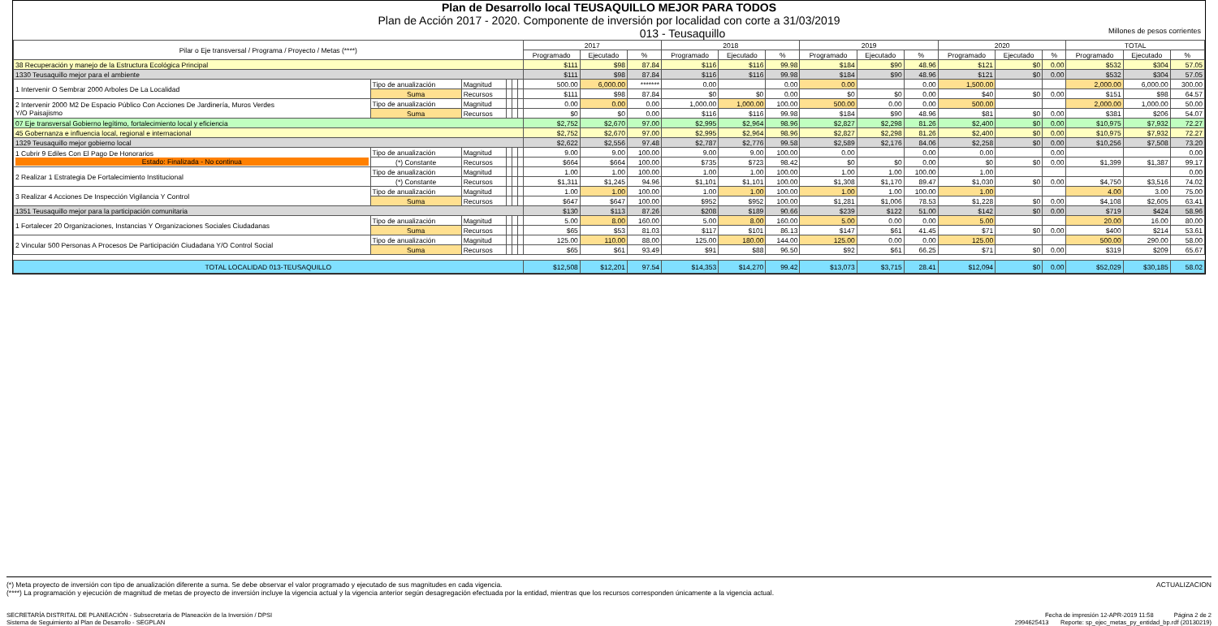Plan de Desarrollo local TEUSAQUILLO MEJOR PARA TODOS
Plan de Acción 2017 - 2020. Componente de inversión por localidad con corte a 31/03/2019
013 - Teusaquillo Millones de pesos corrientes
| Pilar o Eje transversal / Programa / Proyecto / Metas (****) | | | | | | 2017 | | | 2018 | | | 2019 | | | 2020 | | | TOTAL | | |
| --- | --- | --- | --- | --- | --- | --- | --- | --- | --- | --- | --- | --- | --- | --- | --- | --- | --- | --- | --- | --- |
| | | | | | | Programado | Ejecutado | % | Programado | Ejecutado | % | Programado | Ejecutado | % | Programado | Ejecutado | % | Programado | Ejecutado | % |
| 38 Recuperación y manejo de la Estructura Ecológica Principal | | | | | | $111 | $98 | 87.84 | $116 | $116 | 99.98 | $184 | $90 | 48.96 | $121 | $0 | 0.00 | $532 | $304 | 57.05 |
| 1330 Teusaquillo mejor para el ambiente | | | | | | $111 | $98 | 87.84 | $116 | $116 | 99.98 | $184 | $90 | 48.96 | $121 | $0 | 0.00 | $532 | $304 | 57.05 |
| 1 Intervenir O Sembrar 2000 Arboles De La Localidad | Tipo de anualización | Magnitud | | | | 500.00 | 6,000.00 | ******* | 0.00 | | 0.00 | 0.00 | | 0.00 | 1,500.00 | | | 2,000.00 | 6,000.00 | 300.00 |
| | Suma | Recursos | | | | $111 | $98 | 87.84 | $0 | $0 | 0.00 | $0 | $0 | 0.00 | $40 | $0 | 0.00 | $151 | $98 | 64.57 |
| 2 Intervenir 2000 M2 De Espacio Público Con Acciones De Jardinería, Muros Verdes Y/O Paisajismo | Tipo de anualización | Magnitud | | | | 0.00 | 0.00 | 0.00 | 1,000.00 | 1,000.00 | 100.00 | 500.00 | 0.00 | 0.00 | 500.00 | | | 2,000.00 | 1,000.00 | 50.00 |
| | Suma | Recursos | | | | $0 | $0 | 0.00 | $116 | $116 | 99.98 | $184 | $90 | 48.96 | $81 | $0 | 0.00 | $381 | $206 | 54.07 |
| 07 Eje transversal Gobierno legítimo, fortalecimiento local y eficiencia | | | | | | $2,752 | $2,670 | 97.00 | $2,995 | $2,964 | 98.96 | $2,827 | $2,298 | 81.26 | $2,400 | $0 | 0.00 | $10,975 | $7,932 | 72.27 |
| 45 Gobernanza e influencia local, regional e internacional | | | | | | $2,752 | $2,670 | 97.00 | $2,995 | $2,964 | 98.96 | $2,827 | $2,298 | 81.26 | $2,400 | $0 | 0.00 | $10,975 | $7,932 | 72.27 |
| 1329 Teusaquillo mejor gobierno local | | | | | | $2,622 | $2,556 | 97.48 | $2,787 | $2,776 | 99.58 | $2,589 | $2,176 | 84.06 | $2,258 | $0 | 0.00 | $10,256 | $7,508 | 73.20 |
| 1 Cubrir 9 Ediles Con El Pago De Honorarios Estado: Finalizada - No continua | Tipo de anualización | Magnitud | | | | 9.00 | 9.00 | 100.00 | 9.00 | 9.00 | 100.00 | 0.00 | | 0.00 | 0.00 | | 0.00 | | | 0.00 |
| | (*) Constante | Recursos | | | | $664 | $664 | 100.00 | $735 | $723 | 98.42 | $0 | $0 | 0.00 | $0 | $0 | 0.00 | $1,399 | $1,387 | 99.17 |
| 2 Realizar 1 Estrategia De Fortalecimiento Institucional | Tipo de anualización | Magnitud | | | | 1.00 | 1.00 | 100.00 | 1.00 | 1.00 | 100.00 | 1.00 | 1.00 | 100.00 | 1.00 | | | | | 0.00 |
| | (*) Constante | Recursos | | | | $1,311 | $1,245 | 94.96 | $1,101 | $1,101 | 100.00 | $1,308 | $1,170 | 89.47 | $1,030 | $0 | 0.00 | $4,750 | $3,516 | 74.02 |
| 3 Realizar 4 Acciones De Inspección Vigilancia Y Control | Tipo de anualización | Magnitud | | | | 1.00 | 1.00 | 100.00 | 1.00 | 1.00 | 100.00 | 1.00 | 1.00 | 100.00 | 1.00 | | | 4.00 | 3.00 | 75.00 |
| | Suma | Recursos | | | | $647 | $647 | 100.00 | $952 | $952 | 100.00 | $1,281 | $1,006 | 78.53 | $1,228 | $0 | 0.00 | $4,108 | $2,605 | 63.41 |
| 1351 Teusaquillo mejor para la participación comunitaria | | | | | | $130 | $113 | 87.26 | $208 | $189 | 90.66 | $239 | $122 | 51.00 | $142 | $0 | 0.00 | $719 | $424 | 58.96 |
| 1 Fortalecer 20 Organizaciones, Instancias Y Organizaciones Sociales Ciudadanas | Tipo de anualización | Magnitud | | | | 5.00 | 8.00 | 160.00 | 5.00 | 8.00 | 160.00 | 5.00 | 0.00 | 0.00 | 5.00 | | | 20.00 | 16.00 | 80.00 |
| | Suma | Recursos | | | | $65 | $53 | 81.03 | $117 | $101 | 86.13 | $147 | $61 | 41.45 | $71 | $0 | 0.00 | $400 | $214 | 53.61 |
| 2 Vincular 500 Personas A Procesos De Participación Ciudadana Y/O Control Social | Tipo de anualización | Magnitud | | | | 125.00 | 110.00 | 88.00 | 125.00 | 180.00 | 144.00 | 125.00 | 0.00 | 0.00 | 125.00 | | | 500.00 | 290.00 | 58.00 |
| | Suma | Recursos | | | | $65 | $61 | 93.49 | $91 | $88 | 96.50 | $92 | $61 | 66.25 | $71 | $0 | 0.00 | $319 | $209 | 65.67 |
| TOTAL LOCALIDAD 013-TEUSAQUILLO | | | | | | $12,508 | $12,201 | 97.54 | $14,353 | $14,270 | 99.42 | $13,073 | $3,715 | 28.41 | $12,094 | $0 | 0.00 | $52,029 | $30,185 | 58.02 |
(*) Meta proyecto de inversión con tipo de anualización diferente a suma. Se debe observar el valor programado y ejecutado de sus magnitudes en cada vigencia. ACTUALIZACION
(****) La programación y ejecución de magnitud de metas de proyecto de inversión incluye la vigencia actual y la vigencia anterior según desagregación efectuada por la entidad, mientras que los recursos corresponden únicamente a la vigencia actual.
SECRETARÍA DISTRITAL DE PLANEACIÓN - Subsecretaría de Planeación de la Inversión / DPSI Fecha de impresión 12-APR-2019 11:58 Página 2 de 2
Sistema de Seguimiento al Plan de Desarrollo - SEGPLAN 2994625413 Reporte: sp_ejec_metas_py_entidad_bp.rdf (20130219)